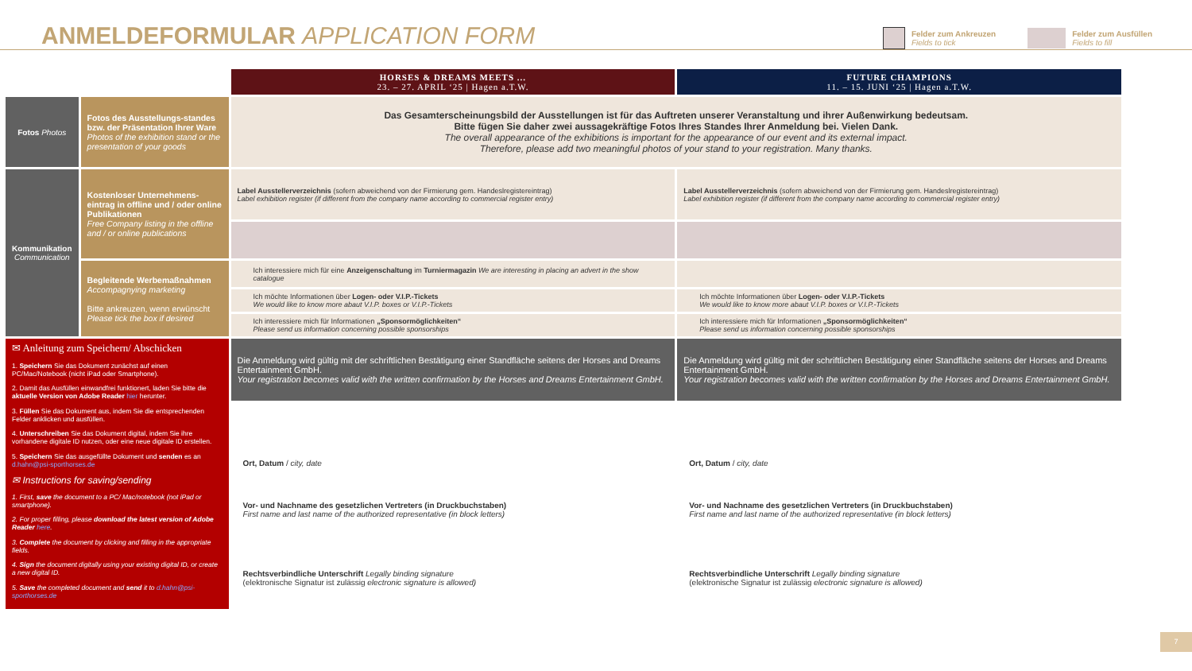ANMELDEFORMULAR APPLICATION FORM
Felder zum Ankreuzen
Fields to tick
Felder zum Ausfüllen
Fields to fill
| | | HORSES & DREAMS MEETS ... 23. – 27. APRIL ‘25 / Hagen a.T.W. | FUTURE CHAMPIONS 11. – 15. JUNI ‘25 / Hagen a.T.W. |
| Fotos Photos | Fotos des Ausstellungs-standes bzw. der Präsentation Ihrer Ware Photos of the exhibition stand or the presentation of your goods | Das Gesamterscheinungsbild der Ausstellungen ist für das Auftreten unserer Veranstaltung und ihrer Außenwirkung bedeutsam. Bitte fügen Sie daher zwei aussagekräftige Fotos Ihres Standes Ihrer Anmeldung bei. Vielen Dank. The overall appearance of the exhibitions is important for the appearance of our event and its external impact. Therefore, please add two meaningful photos of your stand to your registration. Many thanks. | |
| Kommunikation Communication | Kostenloser Unternehmens-eintrag in offline und / oder online Publikationen Free Company listing in the offline and / or online publications | Label Ausstellerverzeichnis (sofern abweichend von der Firmierung gem. Handeslregistereintrag) Label exhibition register (if different from the company name according to commercial register entry) | Label Ausstellerverzeichnis (sofern abweichend von der Firmierung gem. Handeslregistereintrag) Label exhibition register (if different from the company name according to commercial register entry) |
| | Begleitende Werbemaßnahmen Accompagnying marketing Bitte ankreuzen, wenn erwünscht Please tick the box if desired | Ich interessiere mich für eine Anzeigenschaltung im Turniermagazin We are interesting in placing an advert in the show catalogue | |
| | | Ich möchte Informationen über Logen- oder V.I.P.-Tickets We would like to know more abaut V.I.P. boxes or V.I.P.-Tickets | Ich möchte Informationen über Logen- oder V.I.P.-Tickets We would like to know more abaut V.I.P. boxes or V.I.P.-Tickets |
| | | Ich interessiere mich für Informationen „Sponsormöglichkeiten“ Please send us information concerning possible sponsorships | Ich interessiere mich für Informationen „Sponsormöglichkeiten“ Please send us information concerning possible sponsorships |
| ✉ Anleitung zum Speichern/ Abschicken 1. Speichern Sie das Dokument zunächst auf einen PC/Mac/Notebook (nicht iPad oder Smartphone). 2. Damit das Ausfüllen einwandfrei funktionert, laden Sie bitte die aktuelle Version von Adobe Reader hier herunter. 3. Füllen Sie das Dokument aus, indem Sie die entsprechenden Felder anklicken und ausfüllen. 4. Unterschreiben Sie das Dokument digital, indem Sie ihre vorhandene digitale ID nutzen, oder eine neue digitale ID erstellen. 5. Speichern Sie das ausgefüllte Dokument und senden es an d.hahn@psi-sporthorses.de ✉ Instructions for saving/sending 1. First, save the document to a PC/ Mac/notebook (not iPad or smartphone). 2. For proper filling, please download the latest version of Adobe Reader here . 3. Complete the document by clicking and filling in the appropriate fields. 4. Sign the document digitally using your existing digital ID, or create a new digital ID. 5. Save the completed document and send it to d.hahn@psi-sporthorses.de | | Die Anmeldung wird gültig mit der schriftlichen Bestätigung einer Standfläche seitens der Horses and Dreams Entertainment GmbH. Your registration becomes valid with the written confirmation by the Horses and Dreams Entertainment GmbH. | Die Anmeldung wird gültig mit der schriftlichen Bestätigung einer Standfläche seitens der Horses and Dreams Entertainment GmbH. Your registration becomes valid with the written confirmation by the Horses and Dreams Entertainment GmbH. |
| | | Ort, Datum / city, date Vor- und Nachname des gesetzlichen Vertreters (in Druckbuchstaben) First name and last name of the authorized representative (in block letters) Rechtsverbindliche Unterschrift Legally binding signature (elektronische Signatur ist zulässig electronic signature is allowed) | Ort, Datum / city, date Vor- und Nachname des gesetzlichen Vertreters (in Druckbuchstaben) First name and last name of the authorized representative (in block letters) Rechtsverbindliche Unterschrift Legally binding signature (elektronische Signatur ist zulässig electronic signature is allowed) |
7